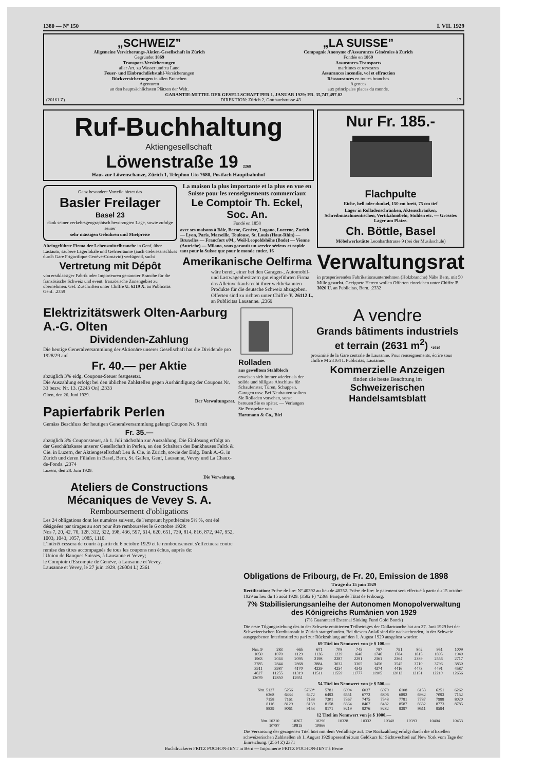1380 — Nº 150 I. VII. 1929
„SCHWEIZ”
Allgemeine Versicherungs-Aktien-Gesellschaft in Zürich
Gegründet 1869
Transport-Versicherungen
aller Art, zu Wasser und zu Land
Feuer- und Einbruchdiebstahl-Versicherungen
Rückversicherungen in allen Branchen
Agenturen
an den hauptsächlichsten Plätzen der Welt.
„LA SUISSE”
Compagnie Anonyme d'Assurances Générales à Zurich
Fondée en 1869
Assurances-Transports
maritimes et terrestres
Assurances incendie, vol et effraction
Réassurances en toutes branches
Agences
aux principales places du monde.
GARANTIE-MITTEL DER GESELLSCHAFT PER 1. JANUAR 1929: FR. 35,747,497.02
(20161 Z) DIREKTION: Zürich 2, Gotthardstrasse 43 17
Ruf-Buchhaltung
Aktiengesellschaft
Löwenstraße 19 2269
Haus zur Löwenschanze, Zürich 1, Telephon Uto 7680, Postfach Hauptbahnhof
Ganz besondere Vorteile bietet das
Basler Freilager
Basel 23
dank seiner verkehrsgeographisch bevorzugten Lage, sowie zufolge seiner
sehr mässigen Gebühren und Mietpreise
Alteingeführte Firma der Lebensmittelbranche in Genf, über Lastauto, saubere Lagerlokale und Gefrierräume (auch Geleiseanschluss durch Gare Frigorifique Genève-Cornavin) verfügend, sucht
Vertretung mit Dépôt
von erstklassiger Fabrik oder Importeuren genannter Branche für die französische Schweiz und event. französische Zonengebiet zu übernehmen. Gef. Zuschriften unter Chiffre U. 6319 X. an Publicitas Genf. .2359
La maison la plus importante et la plus en vue en Suisse pour les renseignements commerciaux
Le Comptoir Th. Eckel, Soc. An.
Fondé en 1858
avec ses maisons à Bâle, Berne, Genève, Lugano, Lucerne, Zurich — Lyon, Paris, Marseille, Toulouse, St. Louis (Haut-Rhin) — Bruxelles — Francfort s/M., Weil-Leopoldshöhe (Bade) — Vienne (Autriche) — Milano, vous garantit un service sérieux et rapide tant pour la Suisse que pour le monde entier. 16
Amerikanische Oelfirma
wäre bereit, einer bei den Garagen-, Automobil- und Lastwagenbesitzern gut eingeführten Firma das Alleinverkaufsrecht ihrer weltbekannten Produkte für die deutsche Schweiz abzugeben. Offerten sind zu richten unter Chiffre Y. 26112 L. an Publicitas Lausanne. ,2369
Nur Fr. 185.-
Flachpulte
Eiche, hell oder dunkel, 150 cm breit, 75 cm tief
Lager in Rolladenschränken, Aktenschränken, Schreibmaschinentischen, Vertikalmöbeln, Stühlen etc. — Grösstes Lager am Platze.
Ch. Böttle, Basel
Möbelwerkstätte Leonhardstrasse 9 (bei der Musikschule)
Verwaltungsrat
in prosperierendes Fabrikationsunternehmen (Holzbranche) Nähe Bern, mit 50 Mille gesucht. Geeignete Herren wollen Offerten einreichen unter Chiffre E. 3026 U. an Publicitas, Bern. ;2332
Elektrizitätswerk Olten-Aarburg A.-G. Olten
Dividenden-Zahlung
Die heutige Generalversammlung der Aktionäre unserer Gesellschaft hat die Dividende pro 1928/29 auf
Fr. 40.— per Aktie
abzüglich 3% eidg. Coupons-Steuer festgesetzt.
Die Auszahlung erfolgt bei den üblichen Zahlstellen gegen Aushändigung der Coupons Nr. 33 bezw. Nr. 13. (2243 On) ,2333
Olten, den 26. Juni 1929.
Der Verwaltungsrat.
Papierfabrik Perlen
Gemäss Beschluss der heutigen Generalversammlung gelangt Coupon Nr. 8 mit
Fr. 35.—
abzüglich 3% Couponsteuer, ab 1. Juli nächsthin zur Auszahlung. Die Einlösung erfolgt an der Geschäftskasse unserer Gesellschaft in Perlen, an den Schaltern des Bankhauses Falck & Cie. in Luzern, der Aktiengesellschaft Leu & Cie. in Zürich, sowie der Eidg. Bank A.-G. in Zürich und deren Filialen in Basel, Bern, St. Gallen, Genf, Lausanne, Vevey und La Chaux-de-Fonds. ,2374
Luzern, den 28. Juni 1929.
Die Verwaltung.
Ateliers de Constructions Mécaniques de Vevey S. A.
Remboursement d'obligations
Les 24 obligations dont les numéros suivent, de l'emprunt hypothécaire 5½ %, ont été désignées par tirages au sort pour être remboursées le 6 octobre 1929:
Nos 7, 20, 42, 70, 128, 312, 322, 398, 436, 597, 614, 620, 651, 739, 814, 816, 872, 947, 952, 1003, 1043, 1057, 1085, 1110.
L'intérêt cessera de courir à partir du 6 octobre 1929 et le remboursement s'effectuera contre remise des titres accompagnés de tous les coupons non échus, auprès de:
l'Union de Banques Suisses, à Lausanne et Vevey;
le Comptoir d'Escompte de Genève, à Lausanne et Vevey.
Lausanne et Vevey, le 27 juin 1929. (26004 L) 2361
Rolladen
aus gewelltem Stahlblech
erweisen sich immer wieder als der solide und billigste Abschluss für Schaufenster, Türen, Schuppen, Garagen usw. Bei Neubauten sollten Sie Rolladen vorsehen, sonst bereuen Sie es später. — Verlangen Sie Prospekte von
Hartmann & Co., Biel
A vendre
Grands bâtiments industriels et terrain (2631 m<sup>2</sup>) *1916
proximité de la Gare centrale de Lausanne. Pour renseignements, écrire sous chiffre M 23164 L Publicitas, Lausanne.
Kommerzielle Anzeigen
finden die beste Beachtung im
Schweizerischen Handelsamtsblatt
Obligations de Fribourg, de Fr. 20, Emission de 1898
Tirage du 15 juin 1929
Rectification: Prière de lire: Nº 40392 au lieu de 48352. Prière de lire: le paiement sera effectué à partir du 15 octobre 1929 au lieu du 15 août 1929. (3582 F) *2368 Banque de l'Etat de Fribourg.
7% Stabilisierungsanleihe der Autonomen Monopolverwaltung des Königreichs Rumänien von 1929
(7% Guaranteed External Sinking Fund Gold Bonds)
Die erste Tilgungsziehung des in der Schweiz emittierten Teilbetrages der Dollartranche hat am 27. Juni 1929 bei der Schweizerischen Kreditanstalt in Zürich stattgefunden. Bei diesem Anlaß sind die nachstehenden, in der Schweiz ausgegebenen Interimstitel zu pari zur Rückzahlung auf den 1. August 1929 ausgelost worden:
69 Titel im Nennwert von je $ 100.—
| Nrn. 9 | 283 | 665 | 671 | 708 | 745 | 787 | 791 | 802 | 951 | 1009 |
| 1050 | 1070 | 1129 | 1136 | 1239 | 1646 | 1746 | 1784 | 1815 | 1895 | 1940 |
| 1963 | 2044 | 2095 | 2198 | 2287 | 2291 | 2361 | 2364 | 2389 | 2556 | 2717 |
| 2785 | 2844 | 2868 | 2884 | 3032 | 3365 | 3456 | 3545 | 3710 | 3796 | 3850 |
| 3911 | 3987 | 4170 | 4239 | 4254 | 4343 | 4374 | 4416 | 4473 | 4491 | 4587 |
| 4627 | 11255 | 11319 | 11511 | 11559 | 11777 | 11905 | 12013 | 12151 | 12210 | 12656 |
| 12679 | 12850 | 12951 | | | | | | | | |
54 Titel im Nennwert von je $ 500.—
| Nrn. 5137 | 5256 | 5760* | 5781 | 6004 | 6037 | 6079 | 6108 | 6153 | 6251 | 6262 |
| 6368 | 6434 | 6472 | 6493 | 6551 | 6772 | 6806 | 6892 | 6932 | 7093 | 7152 |
| 7158 | 7161 | 7188 | 7301 | 7367 | 7475 | 7548 | 7781 | 7787 | 7988 | 8020 |
| 8116 | 8129 | 8139 | 8158 | 8364 | 8467 | 8482 | 8587 | 8632 | 8773 | 8785 |
| 8839 | 9061 | 9153 | 9171 | 9219 | 9276 | 9282 | 9397 | 9511 | 9594 | |
12 Titel im Nennwert von je $ 1000.—
| Nrn. 10210 | 10267 | 10290 | 10328 | 10332 | 10340 | 10393 | 10404 | 10453 |
| 10787 | 10815 | 10966 | | | | | | |
Die Verzinsung der gezogenen Titel hört mit dem Verfalltage auf. Die Rückzahlung erfolgt durch die offiziellen schweizerischen Zahlstellen ab 1. August 1929 spesenfrei zum Geldkurs für Sichtwechsel auf New York vom Tage der Einreichung. (2564 Z) 2371
Buchdruckerei FRITZ POCHON-JENT in Bern — Imprimerie FRITZ POCHON-JENT à Berne